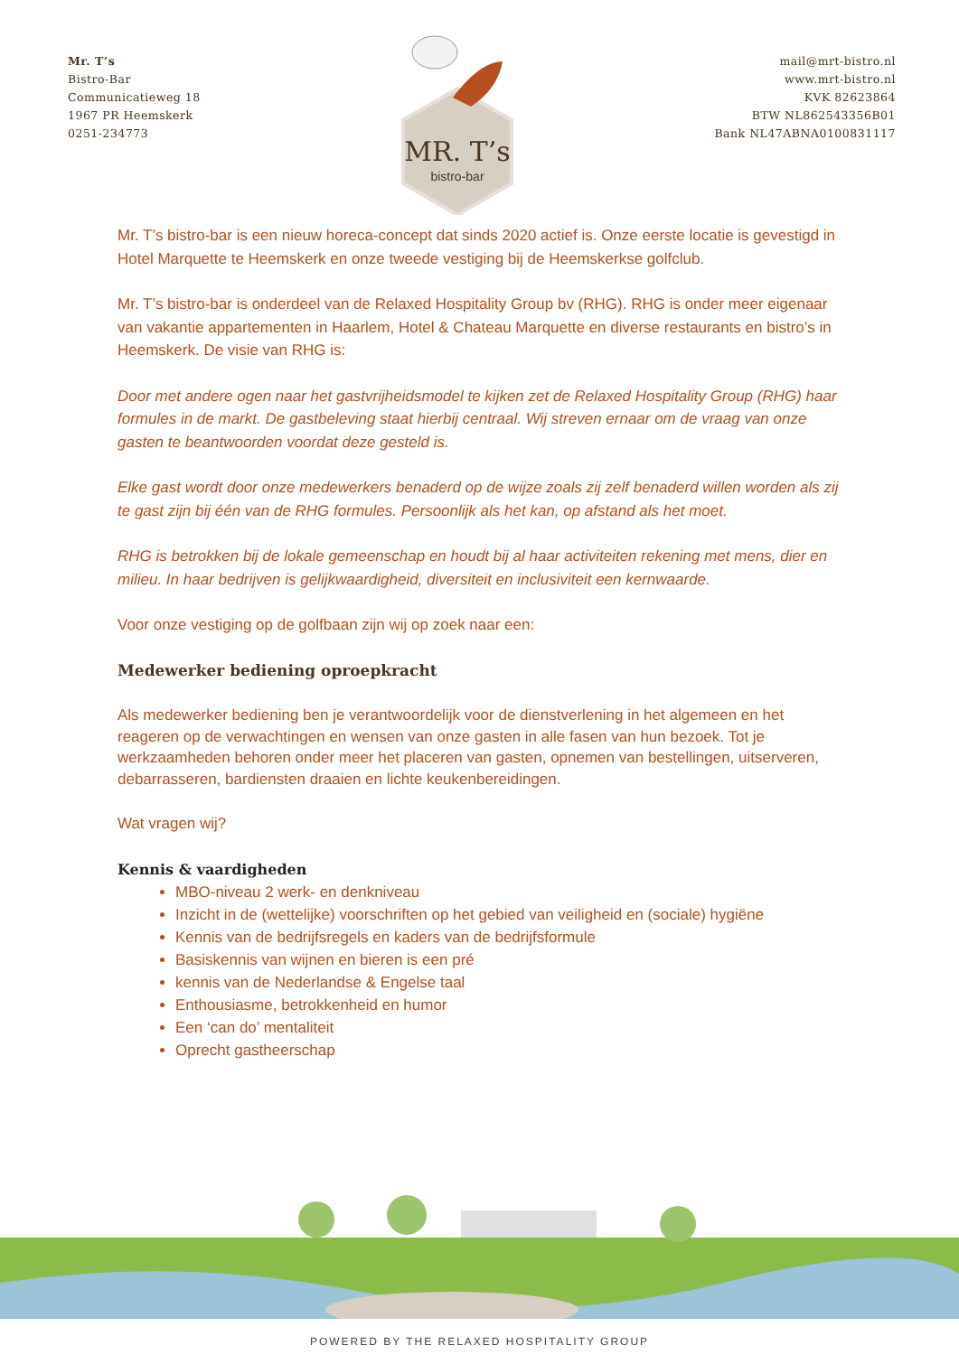Mr. T’s
Bistro-Bar
Communicatieweg 18
1967 PR Heemskerk
0251-234773
MR. T’s
bistro-bar
mail@mrt-bistro.nl
www.mrt-bistro.nl
KVK 82623864
BTW NL862543356B01
Bank NL47ABNA0100831117
Mr. T’s bistro-bar is een nieuw horeca-concept dat sinds 2020 actief is. Onze eerste locatie is gevestigd in Hotel Marquette te Heemskerk en onze tweede vestiging bij de Heemskerkse golfclub.
Mr. T’s bistro-bar is onderdeel van de Relaxed Hospitality Group bv (RHG). RHG is onder meer eigenaar van vakantie appartementen in Haarlem, Hotel & Chateau Marquette en diverse restaurants en bistro’s in Heemskerk. De visie van RHG is:
Door met andere ogen naar het gastvrijheidsmodel te kijken zet de Relaxed Hospitality Group (RHG) haar formules in de markt. De gastbeleving staat hierbij centraal. Wij streven ernaar om de vraag van onze gasten te beantwoorden voordat deze gesteld is.
Elke gast wordt door onze medewerkers benaderd op de wijze zoals zij zelf benaderd willen worden als zij te gast zijn bij één van de RHG formules. Persoonlijk als het kan, op afstand als het moet.
RHG is betrokken bij de lokale gemeenschap en houdt bij al haar activiteiten rekening met mens, dier en milieu. In haar bedrijven is gelijkwaardigheid, diversiteit en inclusiviteit een kernwaarde.
Voor onze vestiging op de golfbaan zijn wij op zoek naar een:
Medewerker bediening oproepkracht
Als medewerker bediening ben je verantwoordelijk voor de dienstverlening in het algemeen en het reageren op de verwachtingen en wensen van onze gasten in alle fasen van hun bezoek. Tot je werkzaamheden behoren onder meer het placeren van gasten, opnemen van bestellingen, uitserveren, debarrasseren, bardiensten draaien en lichte keukenbereidingen.
Wat vragen wij?
Kennis & vaardigheden
MBO-niveau 2 werk- en denkniveau
Inzicht in de (wettelijke) voorschriften op het gebied van veiligheid en (sociale) hygiëne
Kennis van de bedrijfsregels en kaders van de bedrijfsformule
Basiskennis van wijnen en bieren is een pré
kennis van de Nederlandse & Engelse taal
Enthousiasme, betrokkenheid en humor
Een ‘can do’ mentaliteit
Oprecht gastheerschap
POWERED BY THE RELAXED HOSPITALITY GROUP